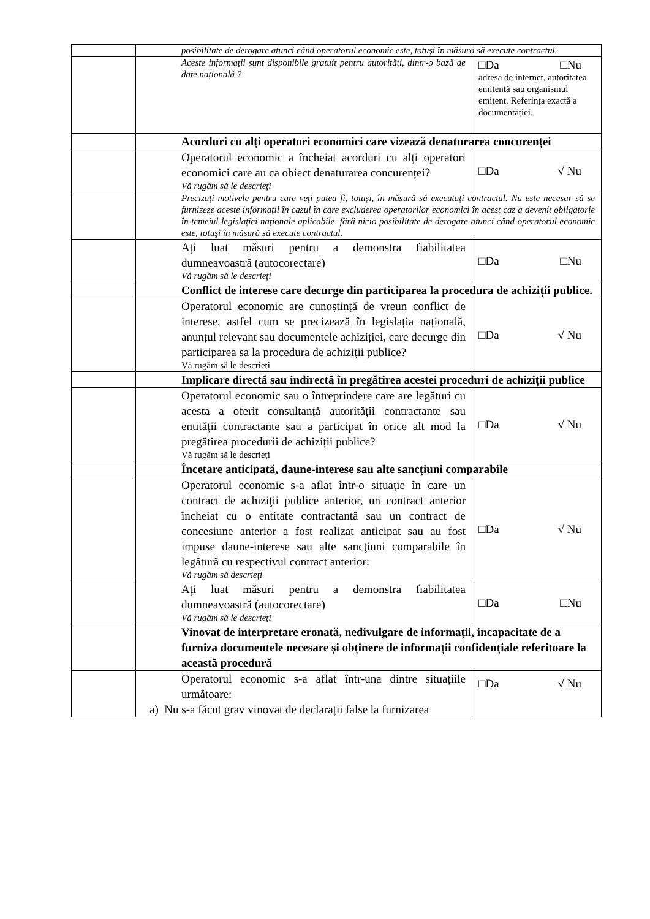| | posibilitate de derogare atunci când operatorul economic este, totuşi în măsură să execute contractul. | |
| | Aceste informații sunt disponibile gratuit pentru autorități, dintr-o bază de date națională ? | □Da □Nu adresa de internet, autoritatea emitentă sau organismul emitent. Referința exactă a documentației. |
| | Acorduri cu alți operatori economici care vizează denaturarea concurenței | |
| | Operatorul economic a încheiat acorduri cu alți operatori economici care au ca obiect denaturarea concurenței? Vă rugăm să le descrieți | □Da √ Nu |
| | Precizați motivele pentru care veți putea fi, totuși, în măsură să executați contractul. Nu este necesar să se furnizeze aceste informații în cazul în care excluderea operatorilor economici în acest caz a devenit obligatorie în temeiul legislației naționale aplicabile, fără nicio posibilitate de derogare atunci când operatorul economic este, totuşi în măsură să execute contractul. | |
| | Ați luat măsuri pentru a demonstra fiabilitatea dumneavoastră (autocorectare) Vă rugăm să le descrieți | □Da □Nu |
| | Conflict de interese care decurge din participarea la procedura de achiziții publice. | |
| | Operatorul economic are cunoștință de vreun conflict de interese, astfel cum se precizează în legislația națională, anunțul relevant sau documentele achiziției, care decurge din participarea sa la procedura de achiziții publice? Vă rugăm să le descrieți | □Da √ Nu |
| | Implicare directă sau indirectă în pregătirea acestei proceduri de achiziții publice | |
| | Operatorul economic sau o întreprindere care are legături cu acesta a oferit consultanță autorității contractante sau entității contractante sau a participat în orice alt mod la pregătirea procedurii de achiziții publice? Vă rugăm să le descrieți | □Da √ Nu |
| | Încetare anticipată, daune-interese sau alte sancțiuni comparabile | |
| | Operatorul economic s-a aflat într-o situaţie în care un contract de achiziţii publice anterior, un contract anterior încheiat cu o entitate contractantă sau un contract de concesiune anterior a fost realizat anticipat sau au fost impuse daune-interese sau alte sancţiuni comparabile în legătură cu respectivul contract anterior: Vă rugăm să descrieți | □Da √ Nu |
| | Ați luat măsuri pentru a demonstra fiabilitatea dumneavoastră (autocorectare) Vă rugăm să le descrieți | □Da □Nu |
| | Vinovat de interpretare eronată, nedivulgare de informații, incapacitate de a furniza documentele necesare și obținere de informații confidențiale referitoare la această procedură | |
| | Operatorul economic s-a aflat într-una dintre situațiile următoare: a) Nu s-a făcut grav vinovat de declarații false la furnizarea | □Da √ Nu |